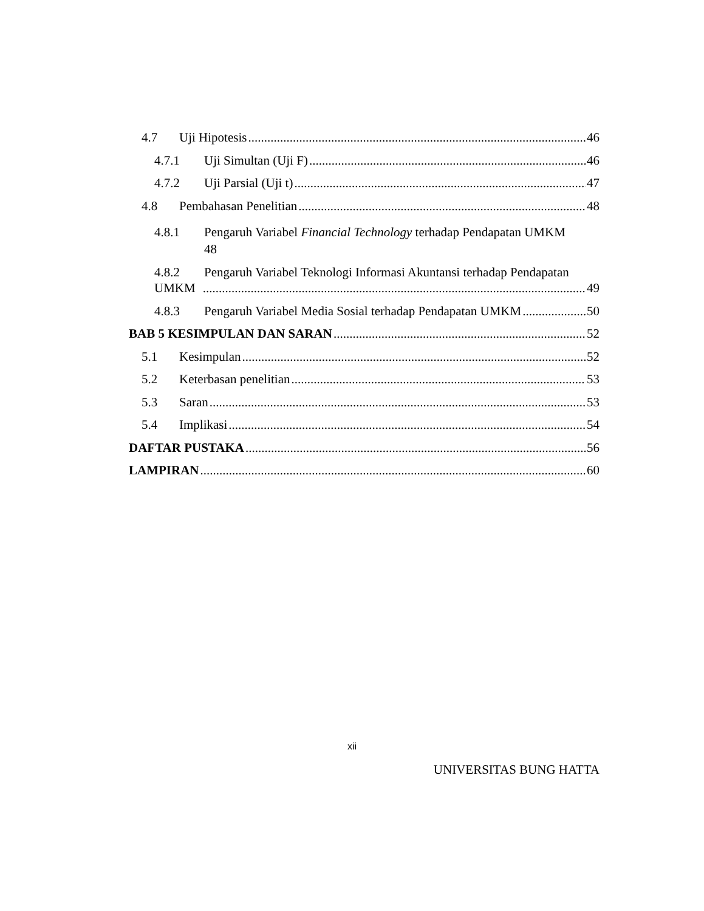4.7 Uji Hipotesis 46
4.7.1 Uji Simultan (Uji F) 46
4.7.2 Uji Parsial (Uji t) 47
4.8 Pembahasan Penelitian 48
4.8.1 Pengaruh Variabel Financial Technology terhadap Pendapatan UMKM
48
4.8.2 Pengaruh Variabel Teknologi Informasi Akuntansi terhadap Pendapatan
UMKM 49
4.8.3 Pengaruh Variabel Media Sosial terhadap Pendapatan UMKM 50
BAB 5 KESIMPULAN DAN SARAN 52
5.1 Kesimpulan 52
5.2 Keterbasan penelitian 53
5.3 Saran 53
5.4 Implikasi 54
DAFTAR PUSTAKA 56
LAMPIRAN 60
xii
UNIVERSITAS BUNG HATTA